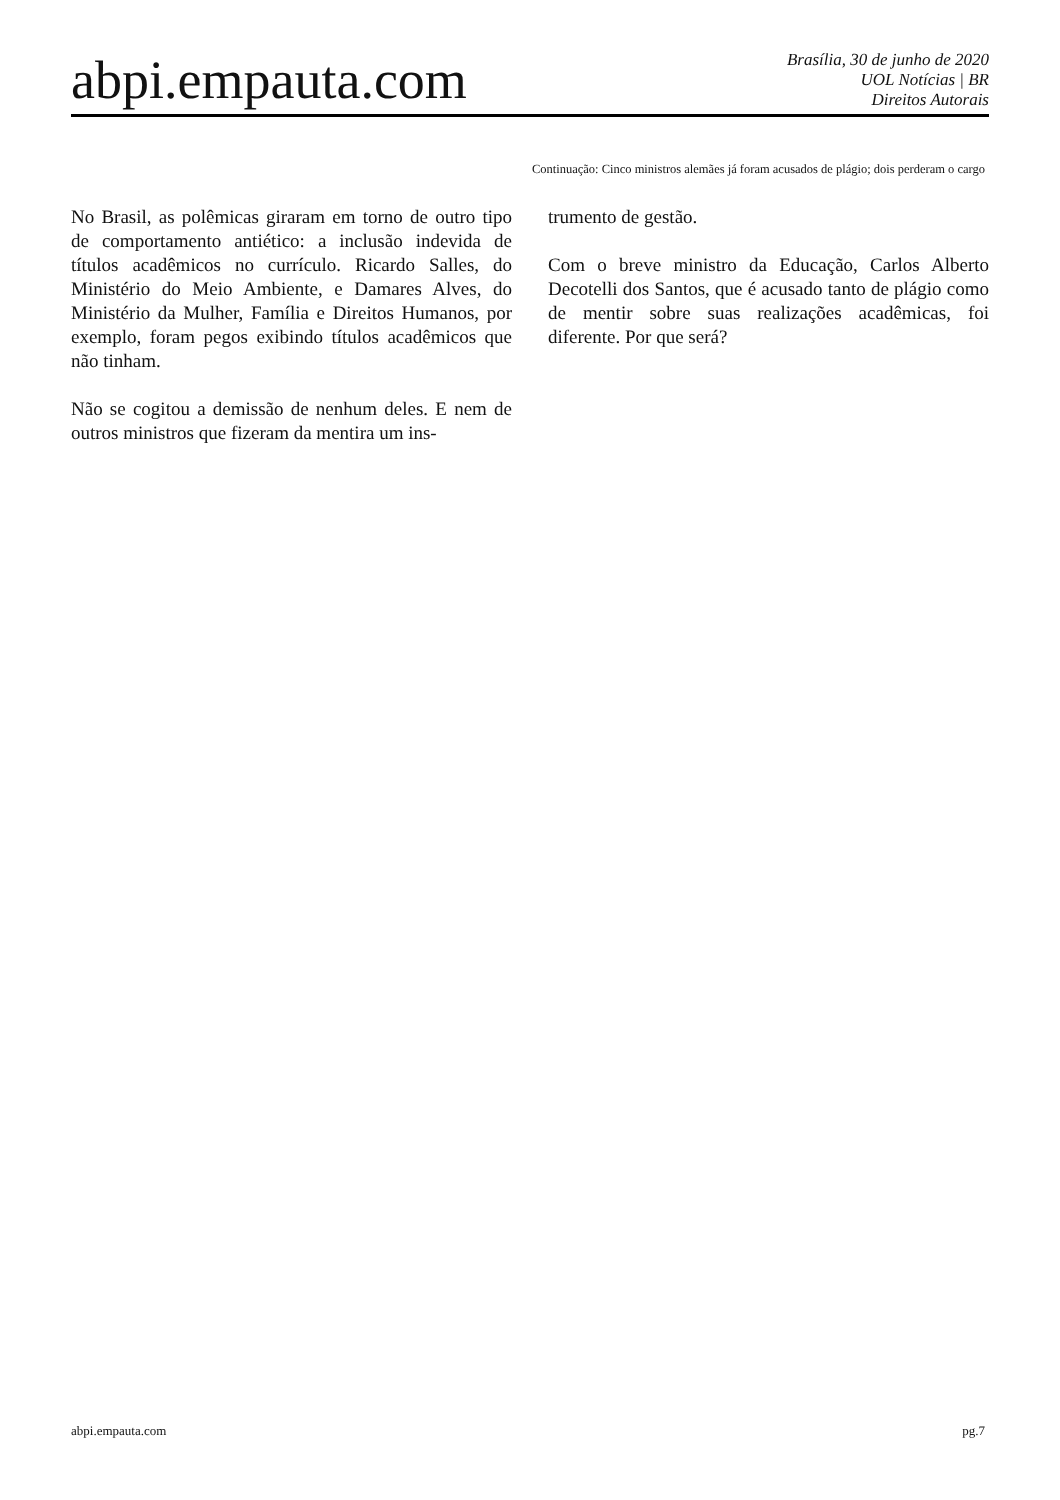abpi.empauta.com
Brasília, 30 de junho de 2020
UOL Notícias | BR
Direitos Autorais
Continuação: Cinco ministros alemães já foram acusados de plágio; dois perderam o cargo
No Brasil, as polêmicas giraram em torno de outro tipo de comportamento antiético: a inclusão indevida de títulos acadêmicos no currículo. Ricardo Salles, do Ministério do Meio Ambiente, e Damares Alves, do Ministério da Mulher, Família e Direitos Humanos, por exemplo, foram pegos exibindo títulos acadêmicos que não tinham.
Não se cogitou a demissão de nenhum deles. E nem de outros ministros que fizeram da mentira um ins-
trumento de gestão.
Com o breve ministro da Educação, Carlos Alberto Decotelli dos Santos, que é acusado tanto de plágio como de mentir sobre suas realizações acadêmicas, foi diferente. Por que será?
abpi.empauta.com pg.7